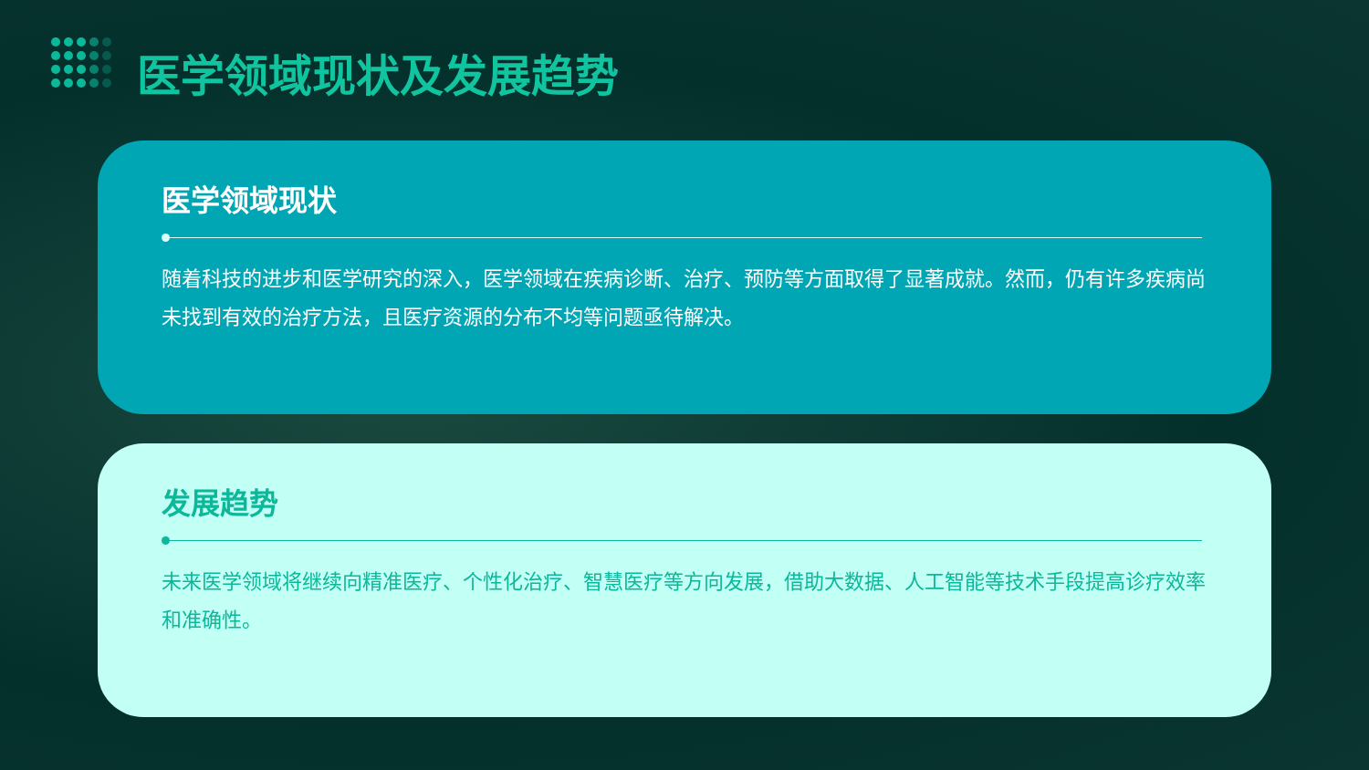医学领域现状及发展趋势
医学领域现状
随着科技的进步和医学研究的深入，医学领域在疾病诊断、治疗、预防等方面取得了显著成就。然而，仍有许多疾病尚未找到有效的治疗方法，且医疗资源的分布不均等问题亟待解决。
发展趋势
未来医学领域将继续向精准医疗、个性化治疗、智慧医疗等方向发展，借助大数据、人工智能等技术手段提高诊疗效率和准确性。